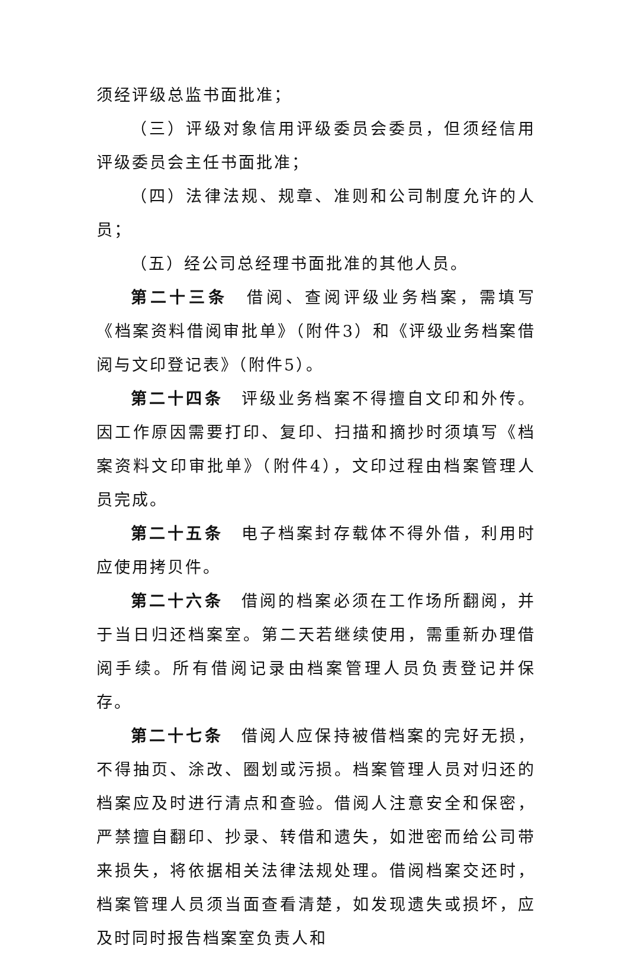须经评级总监书面批准；
（三）评级对象信用评级委员会委员，但须经信用评级委员会主任书面批准；
（四）法律法规、规章、准则和公司制度允许的人员；
（五）经公司总经理书面批准的其他人员。
第二十三条　借阅、查阅评级业务档案，需填写《档案资料借阅审批单》（附件3）和《评级业务档案借阅与文印登记表》（附件5）。
第二十四条　评级业务档案不得擅自文印和外传。因工作原因需要打印、复印、扫描和摘抄时须填写《档案资料文印审批单》（附件4），文印过程由档案管理人员完成。
第二十五条　电子档案封存载体不得外借，利用时应使用拷贝件。
第二十六条　借阅的档案必须在工作场所翻阅，并于当日归还档案室。第二天若继续使用，需重新办理借阅手续。所有借阅记录由档案管理人员负责登记并保存。
第二十七条　借阅人应保持被借档案的完好无损，不得抽页、涂改、圈划或污损。档案管理人员对归还的档案应及时进行清点和查验。借阅人注意安全和保密，严禁擅自翻印、抄录、转借和遗失，如泄密而给公司带来损失，将依据相关法律法规处理。借阅档案交还时，档案管理人员须当面查看清楚，如发现遗失或损坏，应及时同时报告档案室负责人和